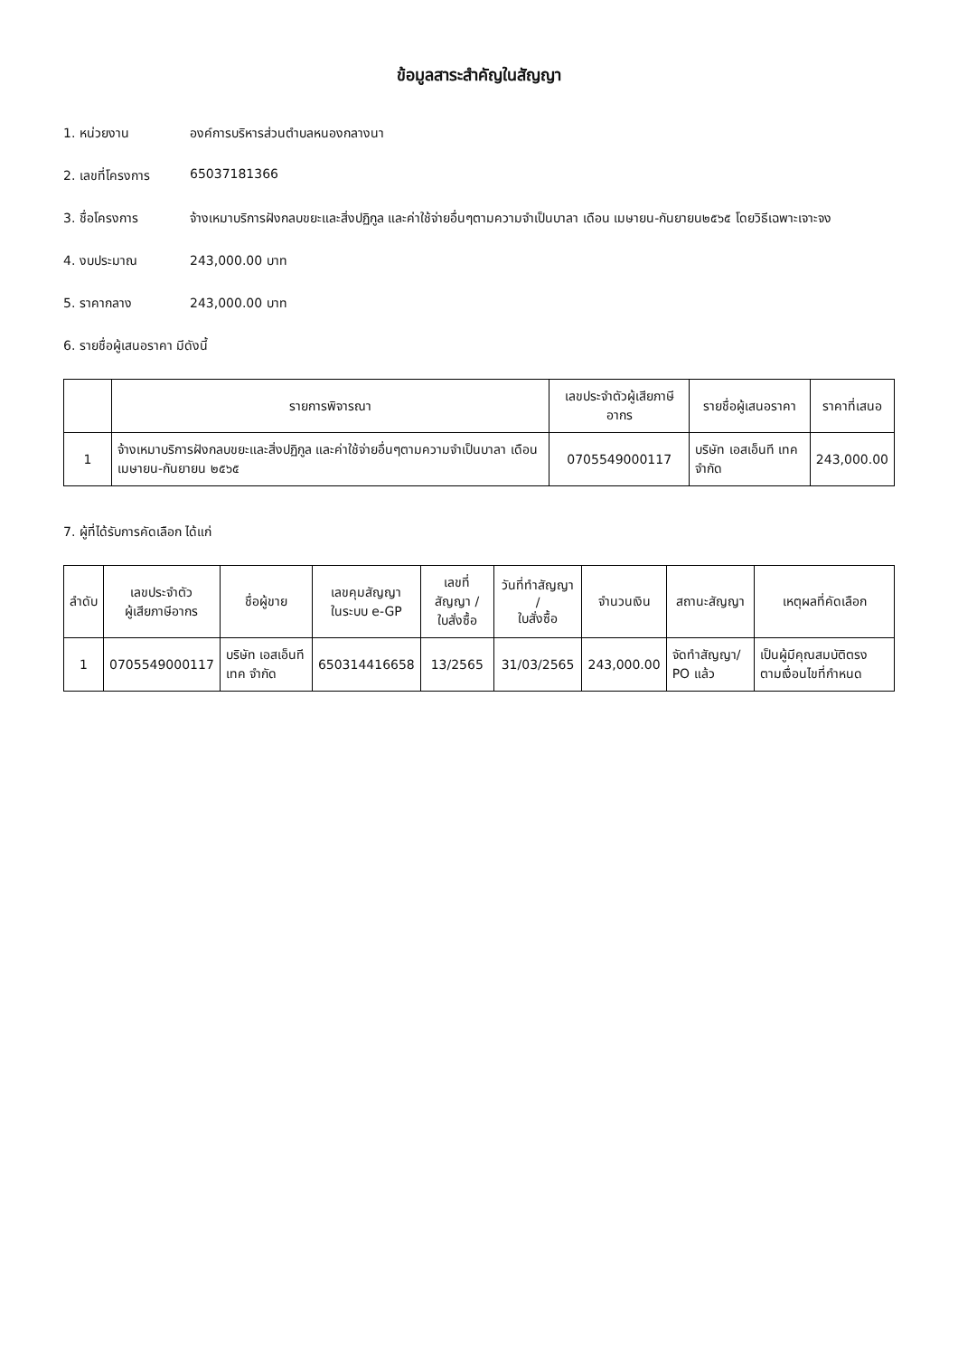ข้อมูลสาระสำคัญในสัญญา
1. หน่วยงาน องค์การบริหารส่วนตำบลหนองกลางนา
2. เลขที่โครงการ 65037181366
3. ชื่อโครงการ จ้างเหมาบริการฝังกลบขยะและสิ่งปฏิกูล และค่าใช้จ่ายอื่นๆตามความจำเป็นบาลา เดือน เมษายน-กันยายน๒๕๖๕ โดยวิธีเฉพาะเจาะจง
4. งบประมาณ 243,000.00 บาท
5. ราคากลาง 243,000.00 บาท
6. รายชื่อผู้เสนอราคา มีดังนี้
| | รายการพิจารณา | เลขประจำตัวผู้เสียภาษีอากร | รายชื่อผู้เสนอราคา | ราคาที่เสนอ |
| --- | --- | --- | --- | --- |
| 1 | จ้างเหมาบริการฝังกลบขยะและสิ่งปฏิกูล และค่าใช้จ่ายอื่นๆตามความจำเป็นบาลา เดือน เมษายน-กันยายน ๒๕๖๕ | 0705549000117 | บริษัท เอสเอ็นที เทค จำกัด | 243,000.00 |
7. ผู้ที่ได้รับการคัดเลือก ได้แก่
| ลำดับ | เลขประจำตัว ผู้เสียภาษีอากร | ชื่อผู้ขาย | เลขคุมสัญญา ในระบบ e-GP | เลขที่สัญญา / ใบสั่งซื้อ | วันที่ทำสัญญา / ใบสั่งซื้อ | จำนวนเงิน | สถานะสัญญา | เหตุผลที่คัดเลือก |
| --- | --- | --- | --- | --- | --- | --- | --- | --- |
| 1 | 0705549000117 | บริษัท เอสเอ็นที เทค จำกัด | 650314416658 | 13/2565 | 31/03/2565 | 243,000.00 | จัดทำสัญญา/ PO แล้ว | เป็นผู้มีคุณสมบัติตรงตามเงื่อนไขที่กำหนด |